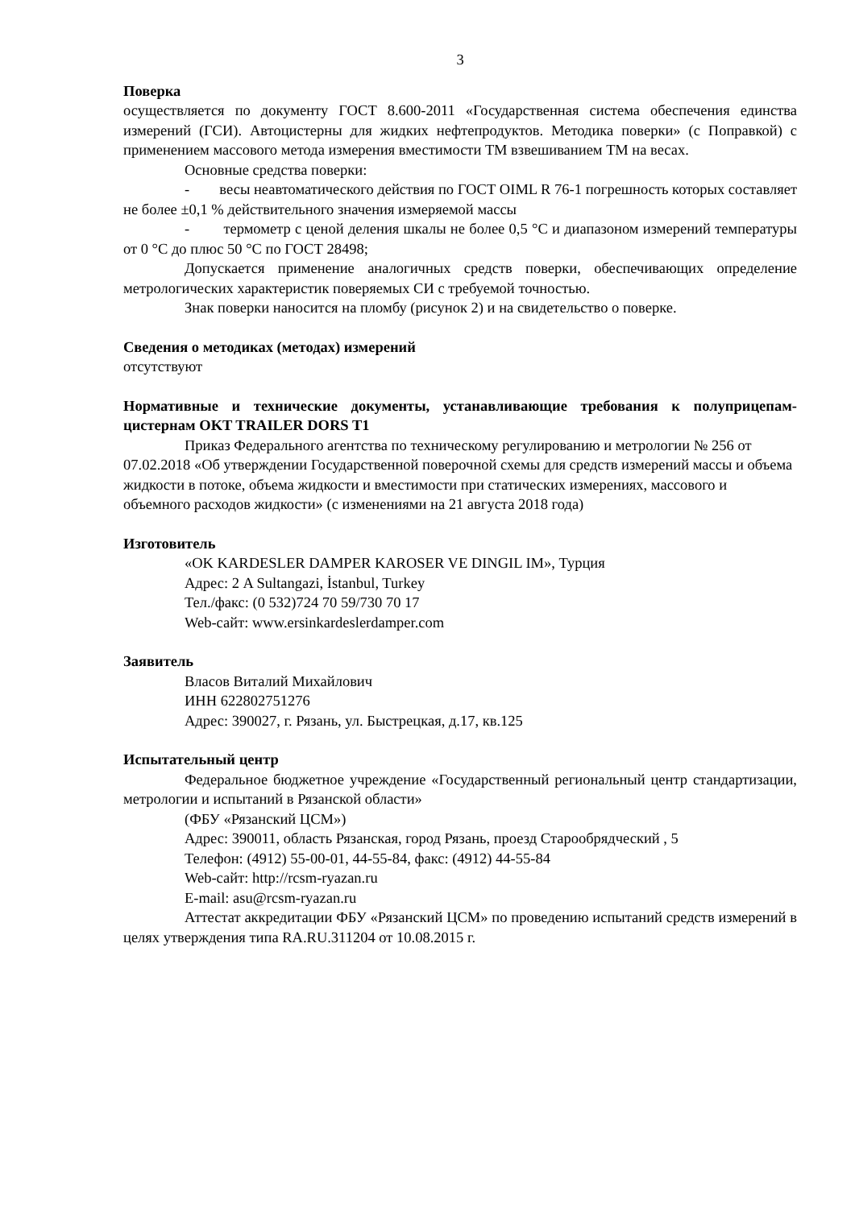3
Поверка
осуществляется по документу ГОСТ 8.600-2011 «Государственная система обеспечения единства измерений (ГСИ). Автоцистерны для жидких нефтепродуктов. Методика поверки» (с Поправкой) с применением массового метода измерения вместимости ТМ взвешиванием ТМ на весах.
Основные средства поверки:
- весы неавтоматического действия по ГОСТ OIML R 76-1 погрешность которых составляет не более ±0,1 % действительного значения измеряемой массы
- термометр с ценой деления шкалы не более 0,5 °С и диапазоном измерений температуры от 0 °С до плюс 50 °С по ГОСТ 28498;
Допускается применение аналогичных средств поверки, обеспечивающих определение метрологических характеристик поверяемых СИ с требуемой точностью.
Знак поверки наносится на пломбу (рисунок 2) и на свидетельство о поверке.
Сведения о методиках (методах) измерений
отсутствуют
Нормативные и технические документы, устанавливающие требования к полуприцепам-цистернам OKT TRAILER DORS T1
Приказ Федерального агентства по техническому регулированию и метрологии № 256 от 07.02.2018 «Об утверждении Государственной поверочной схемы для средств измерений массы и объема жидкости в потоке, объема жидкости и вместимости при статических измерениях, массового и объемного расходов жидкости» (с изменениями на 21 августа 2018 года)
Изготовитель
«OK KARDESLER DAMPER KAROSER VE DINGIL IM», Турция
Адрес: 2 A Sultangazi, İstanbul, Turkey
Тел./факс: (0 532)724 70 59/730 70 17
Web-сайт: www.ersinkardeslerdamper.com
Заявитель
Власов Виталий Михайлович
ИНН 622802751276
Адрес: 390027, г. Рязань, ул. Быстрецкая, д.17, кв.125
Испытательный центр
Федеральное бюджетное учреждение «Государственный региональный центр стандартизации, метрологии и испытаний в Рязанской области»
(ФБУ «Рязанский ЦСМ»)
Адрес: 390011, область Рязанская, город Рязань, проезд Старообрядческий , 5
Телефон: (4912) 55-00-01, 44-55-84, факс: (4912) 44-55-84
Web-сайт: http://rcsm-ryazan.ru
E-mail: asu@rcsm-ryazan.ru
Аттестат аккредитации ФБУ «Рязанский ЦСМ» по проведению испытаний средств измерений в целях утверждения типа RA.RU.311204 от 10.08.2015 г.